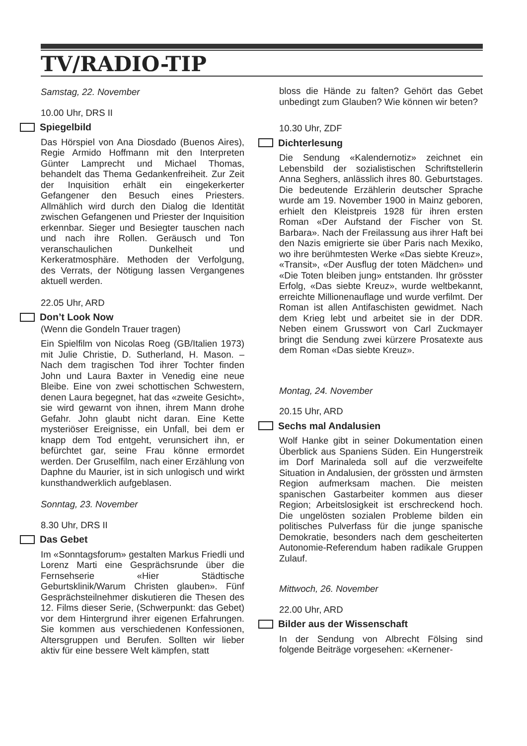TV/RADIO-TIP
Samstag, 22. November
10.00 Uhr, DRS II
Spiegelbild
Das Hörspiel von Ana Diosdado (Buenos Aires), Regie Armido Hoffmann mit den Interpreten Günter Lamprecht und Michael Thomas, behandelt das Thema Gedankenfreiheit. Zur Zeit der Inquisition erhält ein eingekerkerter Gefangener den Besuch eines Priesters. Allmählich wird durch den Dialog die Identität zwischen Gefangenen und Priester der Inquisition erkennbar. Sieger und Besiegter tauschen nach und nach ihre Rollen. Geräusch und Ton veranschaulichen Dunkelheit und Kerkeratmosphäre. Methoden der Verfolgung, des Verrats, der Nötigung lassen Vergangenes aktuell werden.
22.05 Uhr, ARD
Don’t Look Now
(Wenn die Gondeln Trauer tragen)
Ein Spielfilm von Nicolas Roeg (GB/Italien 1973) mit Julie Christie, D. Sutherland, H. Mason. – Nach dem tragischen Tod ihrer Tochter finden John und Laura Baxter in Venedig eine neue Bleibe. Eine von zwei schottischen Schwestern, denen Laura begegnet, hat das «zweite Gesicht», sie wird gewarnt von ihnen, ihrem Mann drohe Gefahr. John glaubt nicht daran. Eine Kette mysteriöser Ereignisse, ein Unfall, bei dem er knapp dem Tod entgeht, verunsichert ihn, er befürchtet gar, seine Frau könne ermordet werden. Der Gruselfilm, nach einer Erzählung von Daphne du Maurier, ist in sich unlogisch und wirkt kunsthandwerklich aufgeblasen.
Sonntag, 23. November
8.30 Uhr, DRS II
Das Gebet
Im «Sonntagsforum» gestalten Markus Friedli und Lorenz Marti eine Gesprächsrunde über die Fernsehserie «Hier Städtische Geburtsklinik/Warum Christen glauben». Fünf Gesprächsteilnehmer diskutieren die Thesen des 12. Films dieser Serie, (Schwerpunkt: das Gebet) vor dem Hintergrund ihrer eigenen Erfahrungen. Sie kommen aus verschiedenen Konfessionen, Altersgruppen und Berufen. Sollten wir lieber aktiv für eine bessere Welt kämpfen, statt
bloss die Hände zu falten? Gehört das Gebet unbedingt zum Glauben? Wie können wir beten?
10.30 Uhr, ZDF
Dichterlesung
Die Sendung «Kalendernotiz» zeichnet ein Lebensbild der sozialistischen Schriftstellerin Anna Seghers, anlässlich ihres 80. Geburtstages. Die bedeutende Erzählerin deutscher Sprache wurde am 19. November 1900 in Mainz geboren, erhielt den Kleistpreis 1928 für ihren ersten Roman «Der Aufstand der Fischer von St. Barbara». Nach der Freilassung aus ihrer Haft bei den Nazis emigrierte sie über Paris nach Mexiko, wo ihre berühmtesten Werke «Das siebte Kreuz», «Transit», «Der Ausflug der toten Mädchen» und «Die Toten bleiben jung» entstanden. Ihr grösster Erfolg, «Das siebte Kreuz», wurde weltbekannt, erreichte Millionenauflage und wurde verfilmt. Der Roman ist allen Antifaschisten gewidmet. Nach dem Krieg lebt und arbeitet sie in der DDR. Neben einem Grusswort von Carl Zuckmayer bringt die Sendung zwei kürzere Prosatexte aus dem Roman «Das siebte Kreuz».
Montag, 24. November
20.15 Uhr, ARD
Sechs mal Andalusien
Wolf Hanke gibt in seiner Dokumentation einen Überblick aus Spaniens Süden. Ein Hungerstreik im Dorf Marinaleda soll auf die verzweifelte Situation in Andalusien, der grössten und ärmsten Region aufmerksam machen. Die meisten spanischen Gastarbeiter kommen aus dieser Region; Arbeitslosigkeit ist erschreckend hoch. Die ungelösten sozialen Probleme bilden ein politisches Pulverfass für die junge spanische Demokratie, besonders nach dem gescheiterten Autonomie-Referendum haben radikale Gruppen Zulauf.
Mittwoch, 26. November
22.00 Uhr, ARD
Bilder aus der Wissenschaft
In der Sendung von Albrecht Fölsing sind folgende Beiträge vorgesehen: «Kernener-